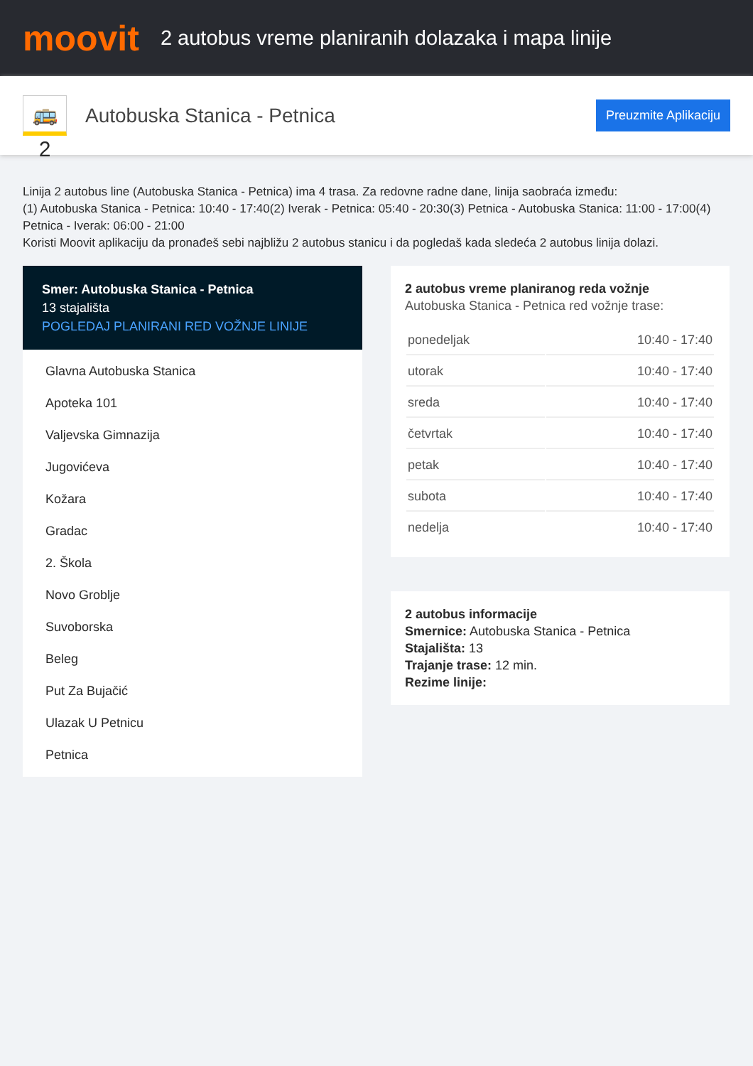moovit
2 autobus vreme planiranih dolazaka i mapa linije
🚌 2
Autobuska Stanica - Petnica
Preuzmite Aplikaciju
Linija 2 autobus line (Autobuska Stanica - Petnica) ima 4 trasa. Za redovne radne dane, linija saobraća između:
(1) Autobuska Stanica - Petnica: 10:40 - 17:40(2) Iverak - Petnica: 05:40 - 20:30(3) Petnica - Autobuska Stanica: 11:00 - 17:00(4) Petnica - Iverak: 06:00 - 21:00
Koristi Moovit aplikaciju da pronađeš sebi najbližu 2 autobus stanicu i da pogledaš kada sledeća 2 autobus linija dolazi.
Smer: Autobuska Stanica - Petnica
13 stajališta
POGLEDAJ PLANIRANI RED VOŽNJE LINIJE
Glavna Autobuska Stanica
Apoteka 101
Valjevska Gimnazija
Jugovićeva
Kožara
Gradac
2. Škola
Novo Groblje
Suvoborska
Beleg
Put Za Bujačić
Ulazak U Petnicu
Petnica
2 autobus vreme planiranog reda vožnje
Autobuska Stanica - Petnica red vožnje trase:
| ponedeljak | 10:40 - 17:40 |
| utorak | 10:40 - 17:40 |
| sreda | 10:40 - 17:40 |
| četvrtak | 10:40 - 17:40 |
| petak | 10:40 - 17:40 |
| subota | 10:40 - 17:40 |
| nedelja | 10:40 - 17:40 |
2 autobus informacije
Smernice: Autobuska Stanica - Petnica
Stajališta: 13
Trajanje trase: 12 min.
Rezime linije: